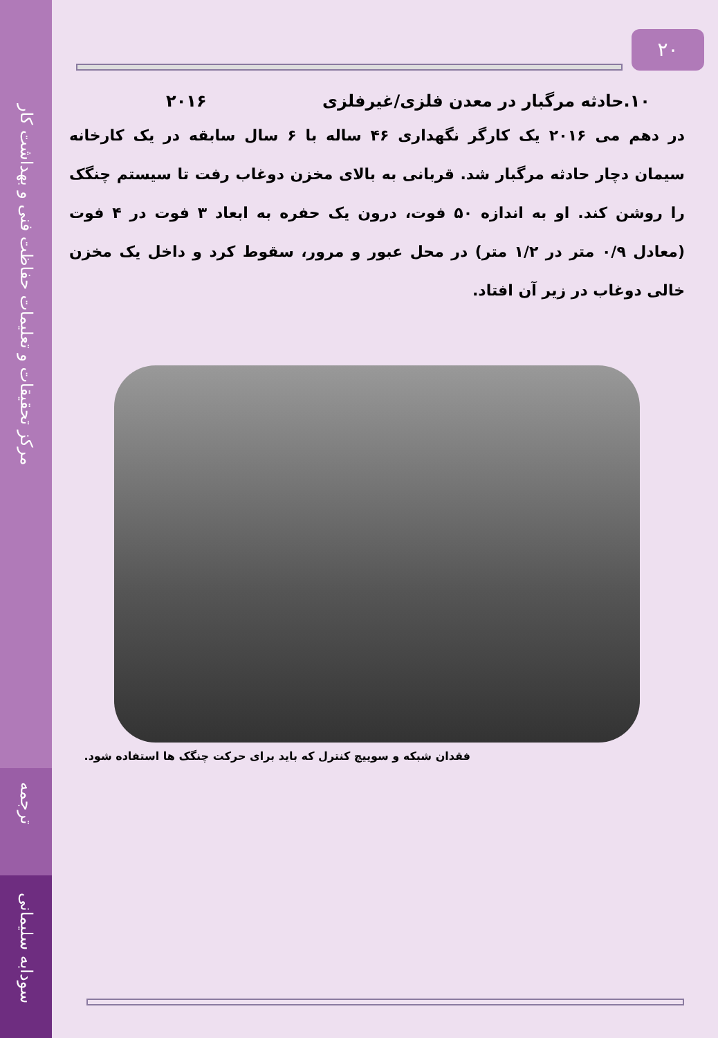مرکز تحقیقات و تعلیمات حفاظت فنی و بهداشت کار
ترجمه
سودابه سلیمانی
۲۰
۱۰.حادثه مرگبار در معدن فلزی/غیرفلزی ۲۰۱۶
در دهم می ۲۰۱۶ یک کارگر نگهداری ۴۶ ساله با ۶ سال سابقه در یک کارخانه سیمان دچار حادثه مرگبار شد. قربانی به بالای مخزن دوغاب رفت تا سیستم چنگک را روشن کند. او به اندازه ۵۰ فوت، درون یک حفره به ابعاد ۳ فوت در ۴ فوت (معادل ۰/۹ متر در ۱/۲ متر) در محل عبور و مرور، سقوط کرد و داخل یک مخزن خالی دوغاب در زیر آن افتاد.
فقدان شبکه و سوییچ کنترل که باید برای حرکت چنگک ها استفاده شود.